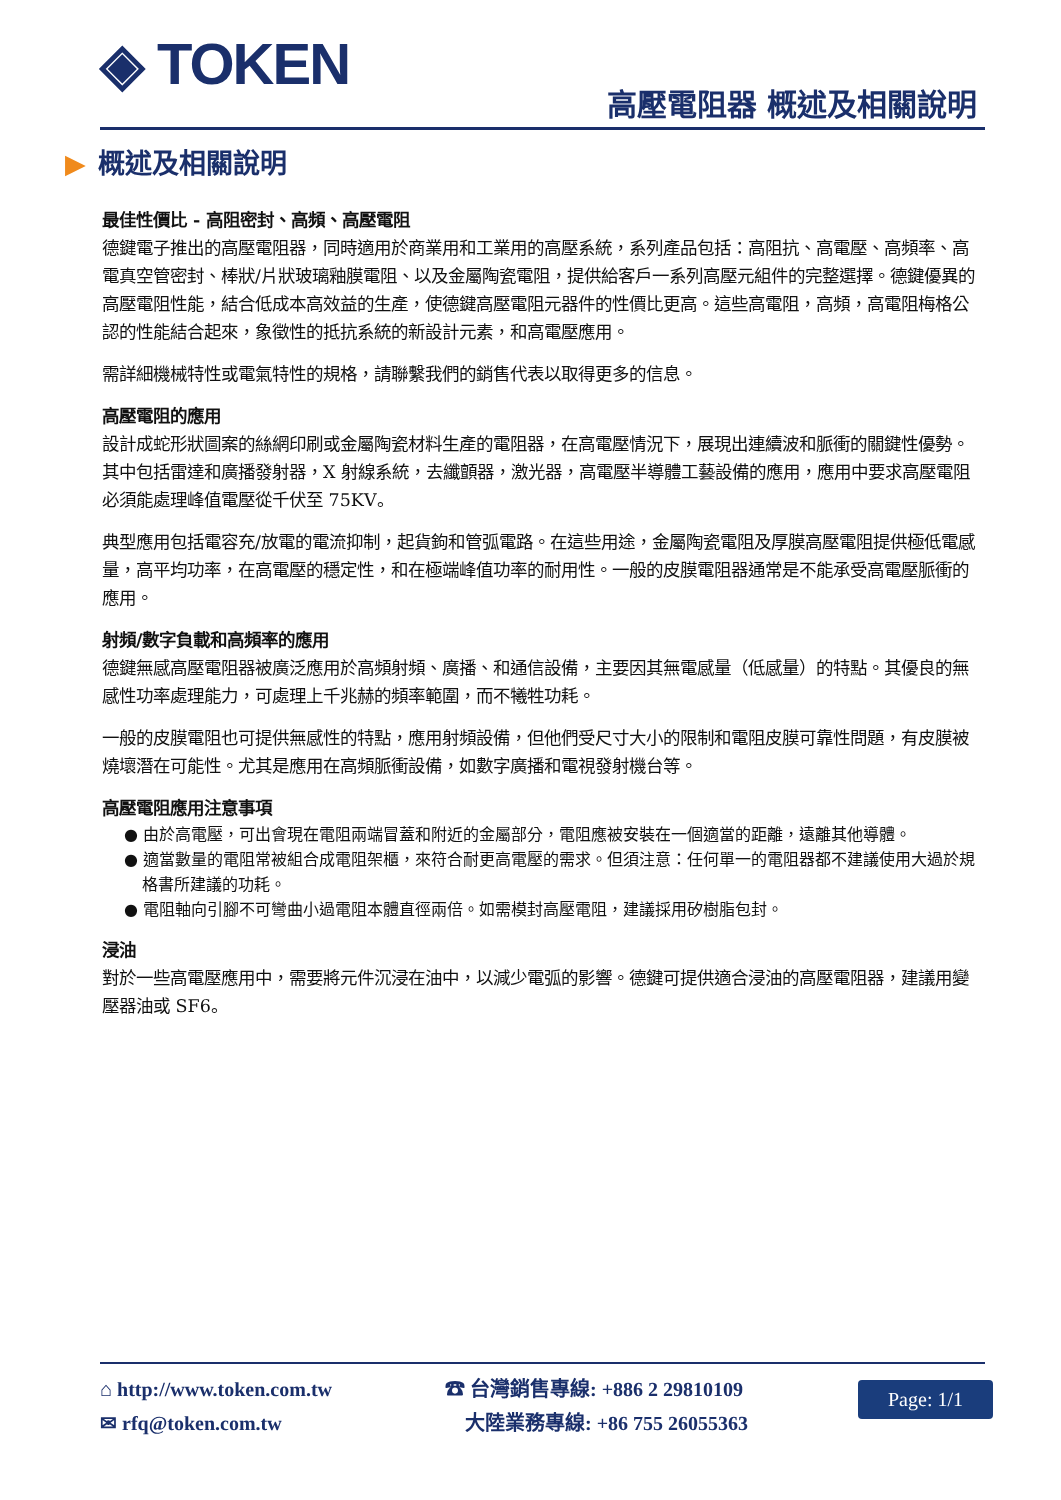◈ TOKEN 高壓電阻器 概述及相關說明
▶ 概述及相關說明
最佳性價比 - 高阻密封、高頻、高壓電阻
德鍵電子推出的高壓電阻器，同時適用於商業用和工業用的高壓系統，系列產品包括：高阻抗、高電壓、高頻率、高電真空管密封、棒狀/片狀玻璃釉膜電阻、以及金屬陶瓷電阻，提供給客戶一系列高壓元組件的完整選擇。德鍵優異的高壓電阻性能，結合低成本高效益的生產，使德鍵高壓電阻元器件的性價比更高。這些高電阻，高頻，高電阻梅格公認的性能結合起來，象徵性的抵抗系統的新設計元素，和高電壓應用。
需詳細機械特性或電氣特性的規格，請聯繫我們的銷售代表以取得更多的信息。
高壓電阻的應用
設計成蛇形狀圖案的絲網印刷或金屬陶瓷材料生產的電阻器，在高電壓情況下，展現出連續波和脈衝的關鍵性優勢。其中包括雷達和廣播發射器，X 射線系統，去纖顫器，激光器，高電壓半導體工藝設備的應用，應用中要求高壓電阻必須能處理峰值電壓從千伏至 75KV。
典型應用包括電容充/放電的電流抑制，起貨鉤和管弧電路。在這些用途，金屬陶瓷電阻及厚膜高壓電阻提供極低電感量，高平均功率，在高電壓的穩定性，和在極端峰值功率的耐用性。一般的皮膜電阻器通常是不能承受高電壓脈衝的應用。
射頻/數字負載和高頻率的應用
德鍵無感高壓電阻器被廣泛應用於高頻射頻、廣播、和通信設備，主要因其無電感量（低感量）的特點。其優良的無感性功率處理能力，可處理上千兆赫的頻率範圍，而不犧牲功耗。
一般的皮膜電阻也可提供無感性的特點，應用射頻設備，但他們受尺寸大小的限制和電阻皮膜可靠性問題，有皮膜被燒壞潛在可能性。尤其是應用在高頻脈衝設備，如數字廣播和電視發射機台等。
高壓電阻應用注意事項
● 由於高電壓，可出會現在電阻兩端冒蓋和附近的金屬部分，電阻應被安裝在一個適當的距離，遠離其他導體。
● 適當數量的電阻常被組合成電阻架櫃，來符合耐更高電壓的需求。但須注意：任何單一的電阻器都不建議使用大過於規格書所建議的功耗。
● 電阻軸向引腳不可彎曲小過電阻本體直徑兩倍。如需模封高壓電阻，建議採用矽樹脂包封。
浸油
對於一些高電壓應用中，需要將元件沉浸在油中，以減少電弧的影響。德鍵可提供適合浸油的高壓電阻器，建議用變壓器油或 SF6。
⌂ http://www.token.com.tw
✉ rfq@token.com.tw
☎ 台灣銷售專線: +886 2 29810109
大陸業務專線: +86 755 26055363
Page: 1/1